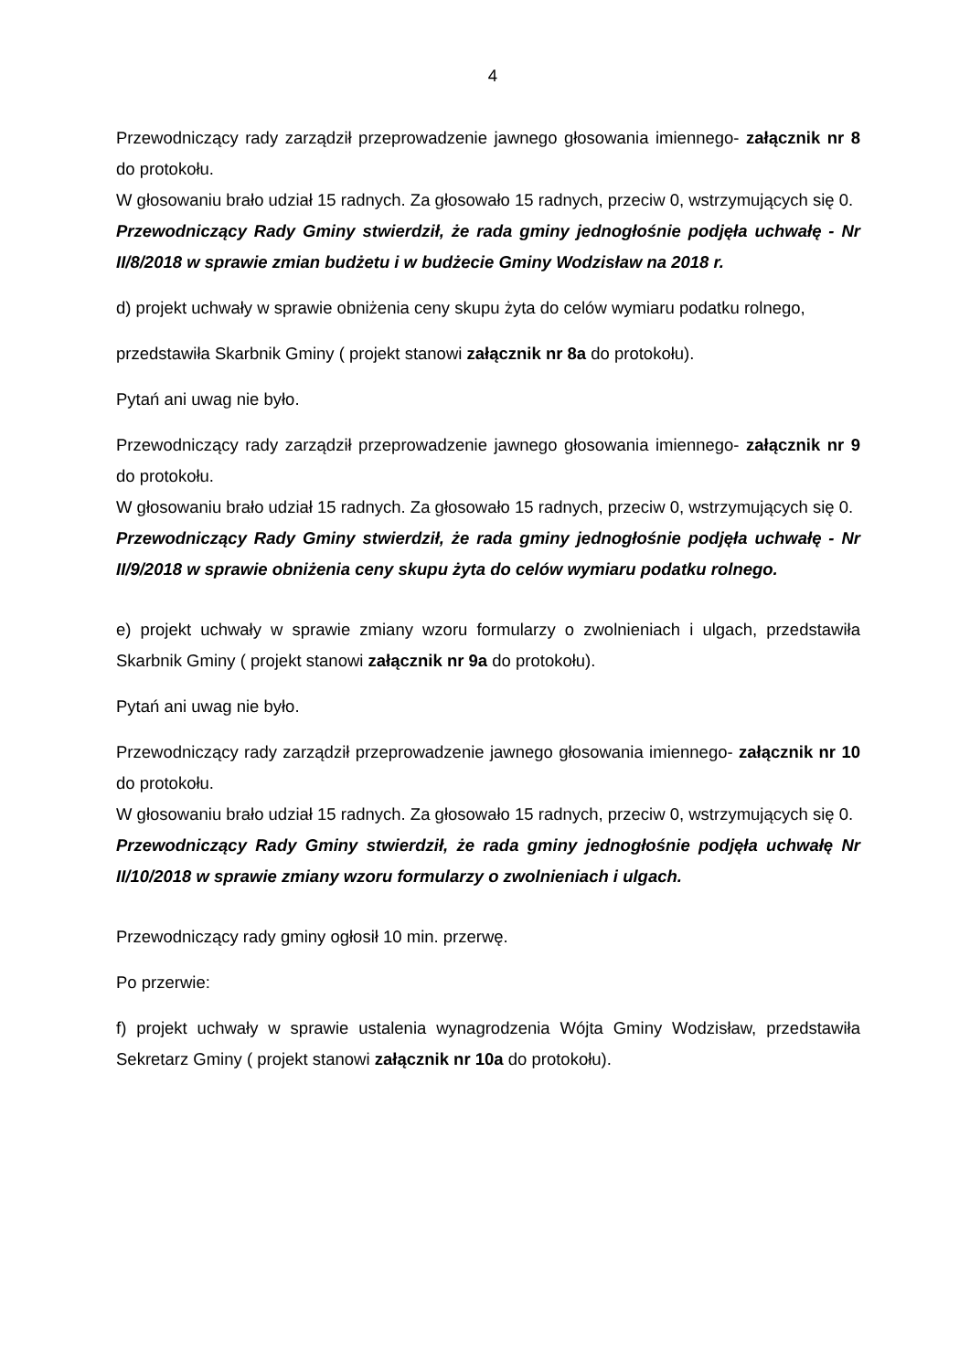4
Przewodniczący rady zarządził przeprowadzenie jawnego głosowania imiennego- załącznik nr 8 do protokołu.
W głosowaniu brało udział 15 radnych. Za głosowało 15 radnych, przeciw 0, wstrzymujących się 0.
Przewodniczący Rady Gminy stwierdził, że rada gminy jednogłośnie podjęła uchwałę - Nr II/8/2018 w sprawie zmian budżetu i w budżecie Gminy Wodzisław na 2018 r.
d) projekt uchwały w sprawie obniżenia ceny skupu żyta do celów wymiaru podatku rolnego,
przedstawiła Skarbnik Gminy ( projekt stanowi załącznik nr 8a do protokołu).
Pytań ani uwag nie było.
Przewodniczący rady zarządził przeprowadzenie jawnego głosowania imiennego- załącznik nr 9 do protokołu.
W głosowaniu brało udział 15 radnych. Za głosowało 15 radnych, przeciw 0, wstrzymujących się 0.
Przewodniczący Rady Gminy stwierdził, że rada gminy jednogłośnie podjęła uchwałę - Nr II/9/2018 w sprawie obniżenia ceny skupu żyta do celów wymiaru podatku rolnego.
e) projekt uchwały w sprawie zmiany wzoru formularzy o zwolnieniach i ulgach, przedstawiła Skarbnik Gminy ( projekt stanowi załącznik nr 9a do protokołu).
Pytań ani uwag nie było.
Przewodniczący rady zarządził przeprowadzenie jawnego głosowania imiennego- załącznik nr 10 do protokołu.
W głosowaniu brało udział 15 radnych. Za głosowało 15 radnych, przeciw 0, wstrzymujących się 0.
Przewodniczący Rady Gminy stwierdził, że rada gminy jednogłośnie podjęła uchwałę Nr II/10/2018 w sprawie zmiany wzoru formularzy o zwolnieniach i ulgach.
Przewodniczący rady gminy ogłosił 10 min. przerwę.
Po przerwie:
f) projekt uchwały w sprawie ustalenia wynagrodzenia Wójta Gminy Wodzisław, przedstawiła Sekretarz Gminy ( projekt stanowi załącznik nr 10a do protokołu).